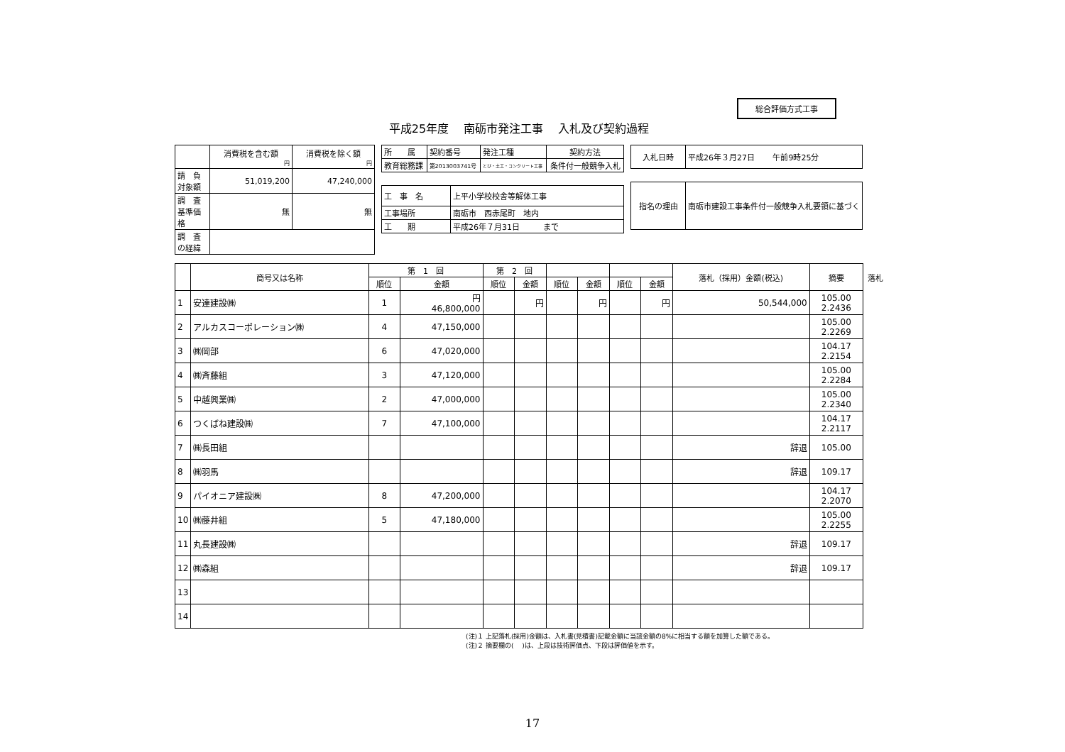総合評価方式工事
平成25年度　 南砺市発注工事　 入札及び契約過程
| | 消費税を含む額 円 | 消費税を除く額 円 |
| 請 負 対象額 | 51,019,200 | 47,240,000 |
| 調 査 基準価格 | 無 | 無 |
| 調 査 の経緯 | | |
| 所 属 | 契約番号 | 発注工種 | 契約方法 |
| 教育総務課 | 第2013003741号 | とび・土工・コンクリート工事 | 条件付一般競争入札 |
| 工 事 名 | 上平小学校校舎等解体工事 |
| 工事場所 | 南砺市 西赤尾町 地内 |
| 工 期 | 平成26年７月31日 まで |
| 入札日時 | 平成26年３月27日 午前9時25分 |
| 指名の理由 | 南砺市建設工事条件付一般競争入札要領に基づく |
| | 商号又は名称 | 第 1 回 | | 第 2 回 | | | | | | 落札（採用）金額(税込) | 摘要 |
| --- | --- | --- | --- | --- | --- | --- | --- | --- | --- | --- | --- |
| | | 順位 | 金額 | 順位 | 金額 | 順位 | 金額 | 順位 | 金額 | | |
| 1 | 安達建設㈱ | 1 | 円 46,800,000 | | 円 | | 円 | | 円 | 50,544,000 | 105.00 2.2436 |
| 2 | アルカスコーポレーション㈱ | 4 | 47,150,000 | | | | | | | | 105.00 2.2269 |
| 3 | ㈱岡部 | 6 | 47,020,000 | | | | | | | | 104.17 2.2154 |
| 4 | ㈱斉藤組 | 3 | 47,120,000 | | | | | | | | 105.00 2.2284 |
| 5 | 中越興業㈱ | 2 | 47,000,000 | | | | | | | | 105.00 2.2340 |
| 6 | つくばね建設㈱ | 7 | 47,100,000 | | | | | | | | 104.17 2.2117 |
| 7 | ㈱長田組 | | | | | | | | | 辞退 | 105.00 |
| 8 | ㈱羽馬 | | | | | | | | | 辞退 | 109.17 |
| 9 | パイオニア建設㈱ | 8 | 47,200,000 | | | | | | | | 104.17 2.2070 |
| 10 | ㈱藤井組 | 5 | 47,180,000 | | | | | | | | 105.00 2.2255 |
| 11 | 丸長建設㈱ | | | | | | | | | 辞退 | 109.17 |
| 12 | ㈱森組 | | | | | | | | | 辞退 | 109.17 |
| 13 | | | | | | | | | | | |
| 14 | | | | | | | | | | | |
(注)１ 上記落札(採用)金額は、入札書(見積書)記載金額に当該金額の8%に相当する額を加算した額である。
(注)２ 摘要欄の(　 )は、上段は技術評価点、下段は評価値を示す。
落札
17